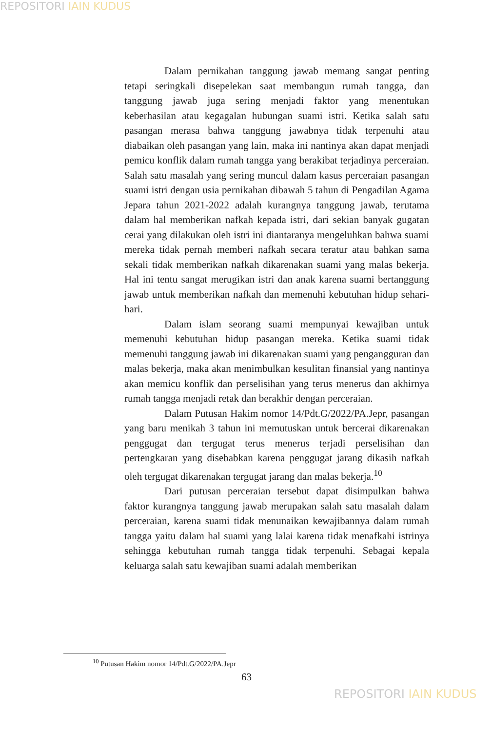REPOSITORI IAIN KUDUS
Dalam pernikahan tanggung jawab memang sangat penting tetapi seringkali disepelekan saat membangun rumah tangga, dan tanggung jawab juga sering menjadi faktor yang menentukan keberhasilan atau kegagalan hubungan suami istri. Ketika salah satu pasangan merasa bahwa tanggung jawabnya tidak terpenuhi atau diabaikan oleh pasangan yang lain, maka ini nantinya akan dapat menjadi pemicu konflik dalam rumah tangga yang berakibat terjadinya perceraian. Salah satu masalah yang sering muncul dalam kasus perceraian pasangan suami istri dengan usia pernikahan dibawah 5 tahun di Pengadilan Agama Jepara tahun 2021-2022 adalah kurangnya tanggung jawab, terutama dalam hal memberikan nafkah kepada istri, dari sekian banyak gugatan cerai yang dilakukan oleh istri ini diantaranya mengeluhkan bahwa suami mereka tidak pernah memberi nafkah secara teratur atau bahkan sama sekali tidak memberikan nafkah dikarenakan suami yang malas bekerja. Hal ini tentu sangat merugikan istri dan anak karena suami bertanggung jawab untuk memberikan nafkah dan memenuhi kebutuhan hidup sehari-hari.
Dalam islam seorang suami mempunyai kewajiban untuk memenuhi kebutuhan hidup pasangan mereka. Ketika suami tidak memenuhi tanggung jawab ini dikarenakan suami yang pengangguran dan malas bekerja, maka akan menimbulkan kesulitan finansial yang nantinya akan memicu konflik dan perselisihan yang terus menerus dan akhirnya rumah tangga menjadi retak dan berakhir dengan perceraian.
Dalam Putusan Hakim nomor 14/Pdt.G/2022/PA.Jepr, pasangan yang baru menikah 3 tahun ini memutuskan untuk bercerai dikarenakan penggugat dan tergugat terus menerus terjadi perselisihan dan pertengkaran yang disebabkan karena penggugat jarang dikasih nafkah oleh tergugat dikarenakan tergugat jarang dan malas bekerja.<sup>10</sup>
Dari putusan perceraian tersebut dapat disimpulkan bahwa faktor kurangnya tanggung jawab merupakan salah satu masalah dalam perceraian, karena suami tidak menunaikan kewajibannya dalam rumah tangga yaitu dalam hal suami yang lalai karena tidak menafkahi istrinya sehingga kebutuhan rumah tangga tidak terpenuhi. Sebagai kepala keluarga salah satu kewajiban suami adalah memberikan
<sup>10</sup> Putusan Hakim nomor 14/Pdt.G/2022/PA.Jepr
63
REPOSITORI IAIN KUDUS